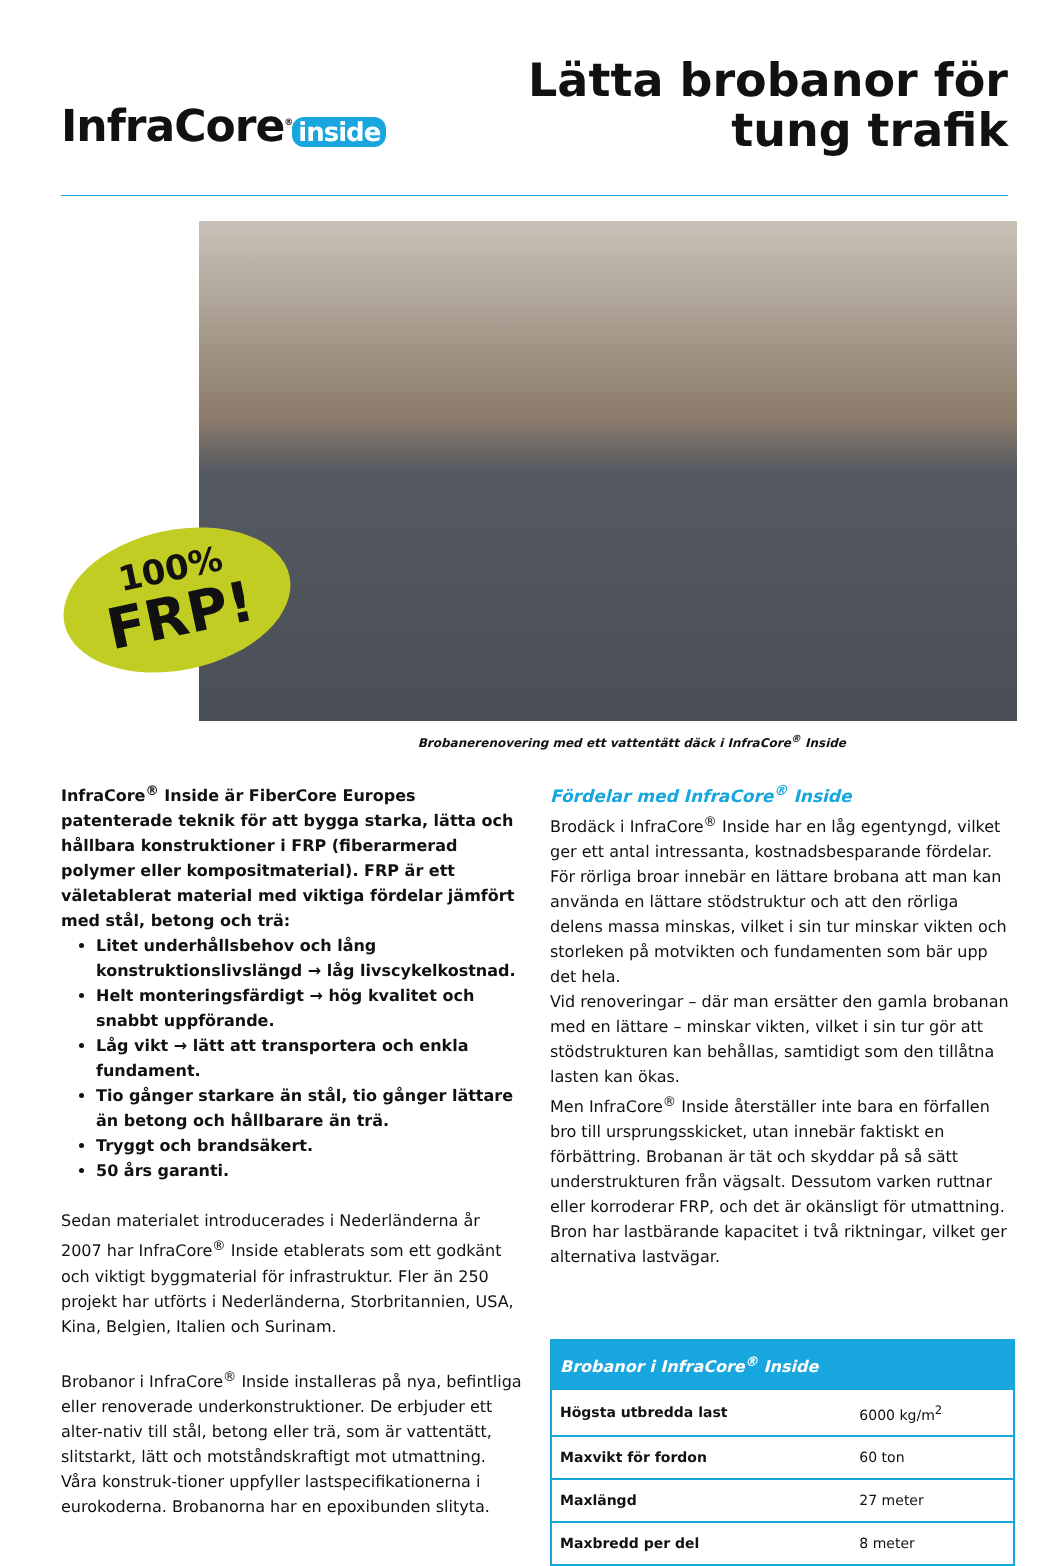InfraCore<sup>®</sup> inside
Lätta brobanor för
tung trafik
100%
FRP!
Brobanerenovering med ett vattentätt däck i InfraCore<sup>®</sup> Inside
InfraCore<sup>®</sup> Inside är FiberCore Europes patenterade teknik för att bygga starka, lätta och hållbara konstruktioner i FRP (fiberarmerad polymer eller kompositmaterial). FRP är ett väletablerat material med viktiga fördelar jämfört med stål, betong och trä:
Litet underhållsbehov och lång konstruktionslivslängd → låg livscykelkostnad.
Helt monteringsfärdigt → hög kvalitet och snabbt uppförande.
Låg vikt → lätt att transportera och enkla fundament.
Tio gånger starkare än stål, tio gånger lättare än betong och hållbarare än trä.
Tryggt och brandsäkert.
50 års garanti.
Sedan materialet introducerades i Nederländerna år 2007 har InfraCore<sup>®</sup> Inside etablerats som ett godkänt och viktigt byggmaterial för infrastruktur. Fler än 250 projekt har utförts i Nederländerna, Storbritannien, USA, Kina, Belgien, Italien och Surinam.
Brobanor i InfraCore<sup>®</sup> Inside installeras på nya, befintliga eller renoverade underkonstruktioner. De erbjuder ett alter-nativ till stål, betong eller trä, som är vattentätt, slitstarkt, lätt och motståndskraftigt mot utmattning. Våra konstruk-tioner uppfyller lastspecifikationerna i eurokoderna. Brobanorna har en epoxibunden slityta.
Fördelar med InfraCore<sup>®</sup> Inside
Brodäck i InfraCore<sup>®</sup> Inside har en låg egentyngd, vilket ger ett antal intressanta, kostnadsbesparande fördelar.
För rörliga broar innebär en lättare brobana att man kan använda en lättare stödstruktur och att den rörliga delens massa minskas, vilket i sin tur minskar vikten och storleken på motvikten och fundamenten som bär upp det hela.
Vid renoveringar – där man ersätter den gamla brobanan med en lättare – minskar vikten, vilket i sin tur gör att stödstrukturen kan behållas, samtidigt som den tillåtna lasten kan ökas.
Men InfraCore<sup>®</sup> Inside återställer inte bara en förfallen bro till ursprungsskicket, utan innebär faktiskt en förbättring. Brobanan är tät och skyddar på så sätt understrukturen från vägsalt. Dessutom varken ruttnar eller korroderar FRP, och det är okänsligt för utmattning. Bron har lastbärande kapacitet i två riktningar, vilket ger alternativa lastvägar.
| Brobanor i InfraCore<sup>®</sup> Inside | |
| --- | --- |
| Högsta utbredda last | 6000 kg/m<sup>2</sup> |
| Maxvikt för fordon | 60 ton |
| Maxlängd | 27 meter |
| Maxbredd per del | 8 meter |